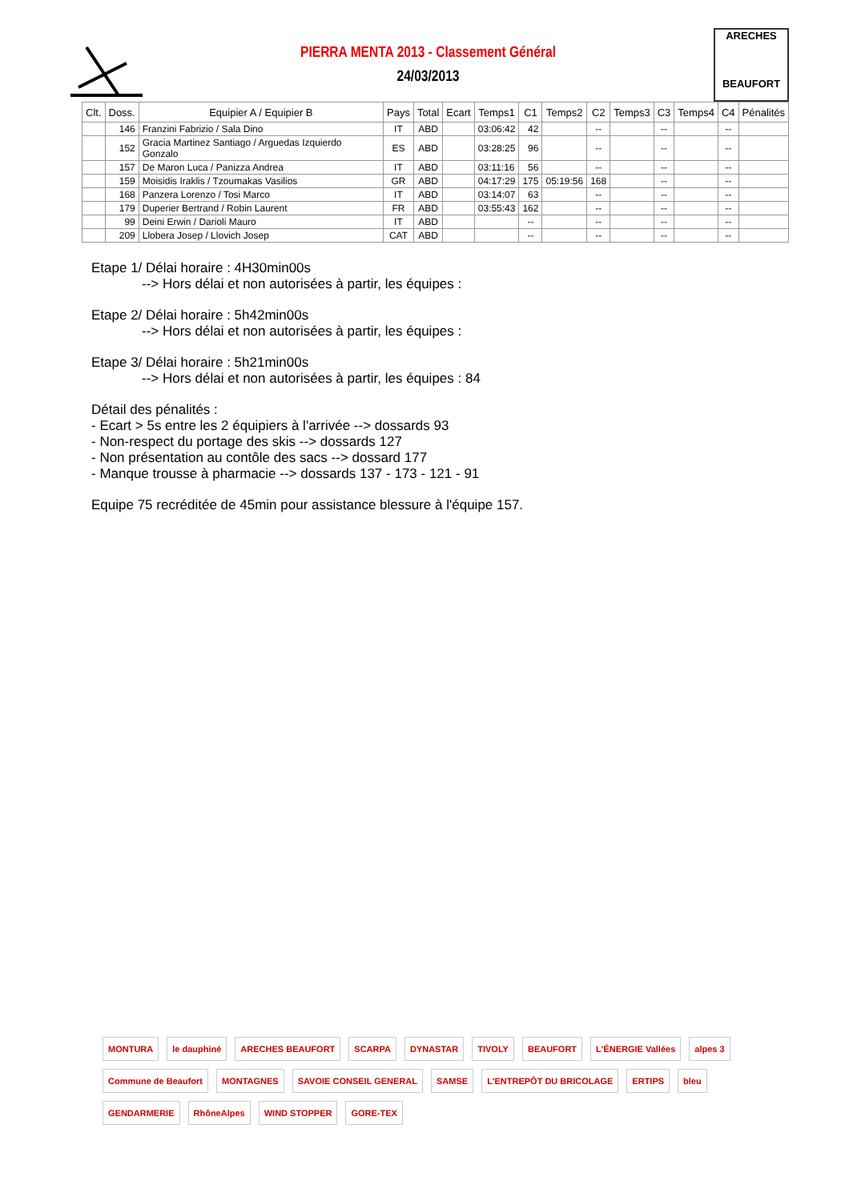PIERRA MENTA 2013 - Classement Général
24/03/2013
ARECHES
BEAUFORT
| Clt. | Doss. | Equipier A / Equipier B | Pays | Total | Ecart | Temps1 | C1 | Temps2 | C2 | Temps3 | C3 | Temps4 | C4 | Pénalités |
| --- | --- | --- | --- | --- | --- | --- | --- | --- | --- | --- | --- | --- | --- | --- |
| | 146 | Franzini Fabrizio / Sala Dino | IT | ABD | | 03:06:42 | 42 | | -- | | -- | | -- | |
| | 152 | Gracia Martinez Santiago / Arguedas Izquierdo Gonzalo | ES | ABD | | 03:28:25 | 96 | | -- | | -- | | -- | |
| | 157 | De Maron Luca / Panizza Andrea | IT | ABD | | 03:11:16 | 56 | | -- | | -- | | -- | |
| | 159 | Moisidis Iraklis / Tzoumakas Vasilios | GR | ABD | | 04:17:29 | 175 | 05:19:56 | 168 | | -- | | -- | |
| | 168 | Panzera Lorenzo / Tosi Marco | IT | ABD | | 03:14:07 | 63 | | -- | | -- | | -- | |
| | 179 | Duperier Bertrand / Robin Laurent | FR | ABD | | 03:55:43 | 162 | | -- | | -- | | -- | |
| | 99 | Deini Erwin / Darioli Mauro | IT | ABD | | | -- | | -- | | -- | | -- | |
| | 209 | Llobera Josep / Llovich Josep | CAT | ABD | | | -- | | -- | | -- | | -- | |
Etape 1/ Délai horaire : 4H30min00s
--> Hors délai et non autorisées à partir, les équipes :
Etape 2/ Délai horaire : 5h42min00s
--> Hors délai et non autorisées à partir, les équipes :
Etape 3/ Délai horaire : 5h21min00s
--> Hors délai et non autorisées à partir, les équipes : 84
Détail des pénalités :
- Ecart > 5s entre les 2 équipiers à l'arrivée --> dossards 93
- Non-respect du portage des skis --> dossards 127
- Non présentation au contôle des sacs --> dossard 177
- Manque trousse à pharmacie --> dossards 137 - 173 - 121 - 91
Equipe 75 recréditée de 45min pour assistance blessure à l'équipe 157.
MONTURA le dauphiné ARECHES BEAUFORT SCARPA DYNASTAR TIVOLY BEAUFORT L'ÉNERGIE Vallées alpes 3 Commune de Beaufort MONTAGNES SAVOIE CONSEIL GENERAL SAMSE L'ENTREPÔT DU BRICOLAGE ERTIPS bleu GENDARMERIE RhôneAlpes WIND STOPPER GORE-TEX